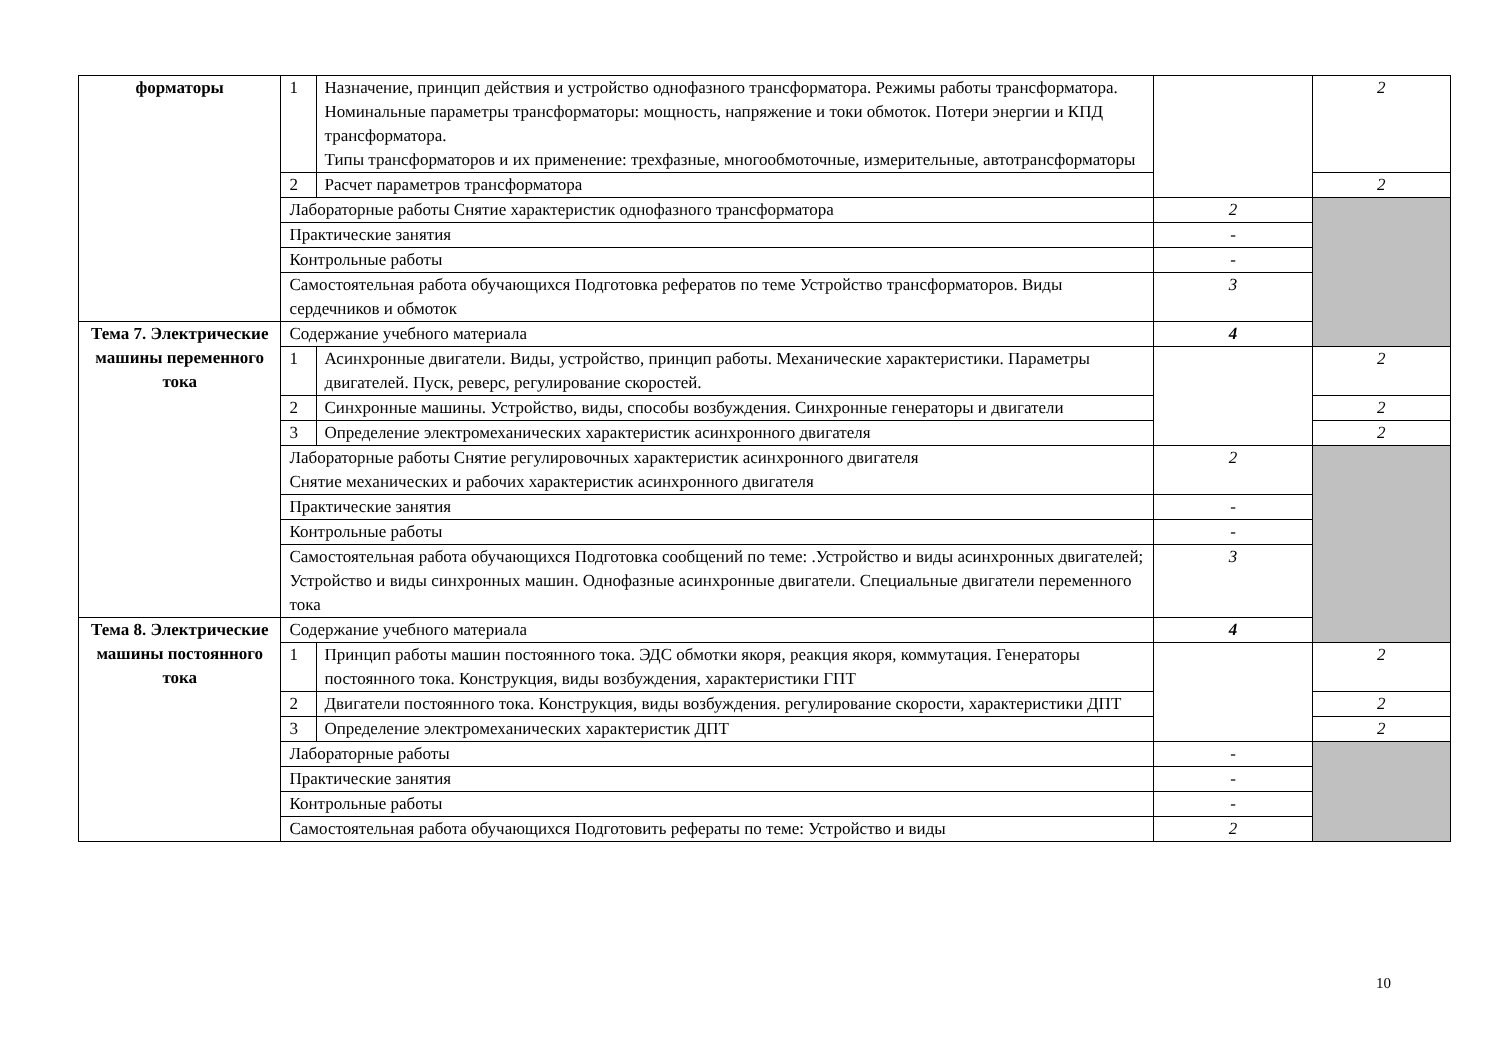| форматоры | 1 | Назначение, принцип действия и устройство однофазного трансформатора. Режимы работы трансформатора. Номинальные параметры трансформаторы: мощность, напряжение и токи обмоток. Потери энергии и КПД трансформатора. Типы трансформаторов и их применение: трехфазные, многообмоточные, измерительные, автотрансформаторы | | 2 |
| | 2 | Расчет параметров трансформатора | | 2 |
| | Лабораторные работы Снятие характеристик однофазного трансформатора | | 2 | |
| | Практические занятия | | - | |
| | Контрольные работы | | - | |
| | Самостоятельная работа обучающихся Подготовка рефератов по теме Устройство трансформаторов. Виды сердечников и обмоток | | 3 | |
| Тема 7. Электрические машины переменного тока | Содержание учебного материала | | 4 | |
| | 1 | Асинхронные двигатели. Виды, устройство, принцип работы. Механические характеристики. Параметры двигателей. Пуск, реверс, регулирование скоростей. | | 2 |
| | 2 | Синхронные машины. Устройство, виды, способы возбуждения. Синхронные генераторы и двигатели | | 2 |
| | 3 | Определение электромеханических характеристик асинхронного двигателя | | 2 |
| | Лабораторные работы Снятие регулировочных характеристик асинхронного двигателя Снятие механических и рабочих характеристик асинхронного двигателя | | 2 | |
| | Практические занятия | | - | |
| | Контрольные работы | | - | |
| | Самостоятельная работа обучающихся Подготовка сообщений по теме: .Устройство и виды асинхронных двигателей; Устройство и виды синхронных машин. Однофазные асинхронные двигатели. Специальные двигатели переменного тока | | 3 | |
| Тема 8. Электрические машины постоянного тока | Содержание учебного материала | | 4 | |
| | 1 | Принцип работы машин постоянного тока. ЭДС обмотки якоря, реакция якоря, коммутация. Генераторы постоянного тока. Конструкция, виды возбуждения, характеристики ГПТ | | 2 |
| | 2 | Двигатели постоянного тока. Конструкция, виды возбуждения. регулирование скорости, характеристики ДПТ | | 2 |
| | 3 | Определение электромеханических характеристик ДПТ | | 2 |
| | Лабораторные работы | | - | |
| | Практические занятия | | - | |
| | Контрольные работы | | - | |
| | Самостоятельная работа обучающихся Подготовить рефераты по теме: Устройство и виды | | 2 | |
10